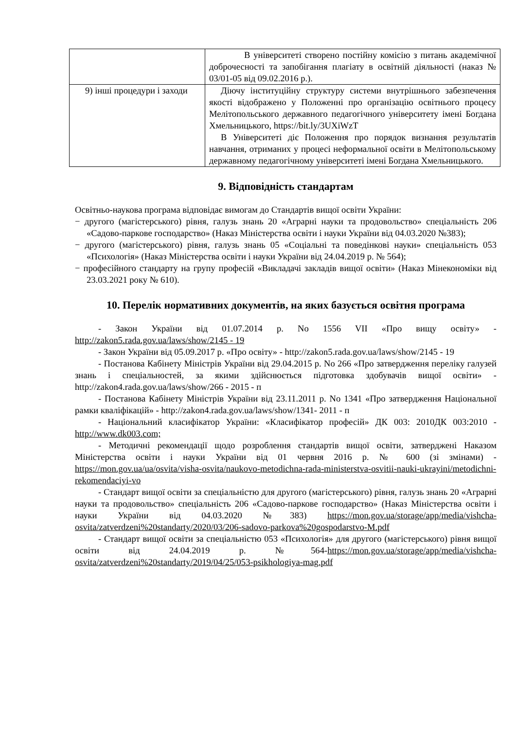| | В університеті створено постійну комісію з питань академічної доброчесності та запобігання плагіату в освітній діяльності (наказ № 03/01-05 від 09.02.2016 р.). |
| 9) інші процедури і заходи | Діючу інституційну структуру системи внутрішнього забезпечення якості відображено у Положенні про організацію освітнього процесу Мелітопольського державного педагогічного університету імені Богдана Хмельницького, https://bit.ly/3UXiWzT В Університеті діє Положення про порядок визнання результатів навчання, отриманих у процесі неформальної освіти в Мелітопольському державному педагогічному університеті імені Богдана Хмельницького. |
9. Відповідність стандартам
Освітньо-наукова програма відповідає вимогам до Стандартів вищої освіти України:
− другого (магістерського) рівня, галузь знань 20 «Аграрні науки та продовольство» спеціальність 206 «Садово-паркове господарство» (Наказ Міністерства освіти і науки України від 04.03.2020 №383);
− другого (магістерського) рівня, галузь знань 05 «Соціальні та поведінкові науки» спеціальність 053 «Психологія» (Наказ Міністерства освіти і науки України від 24.04.2019 р. № 564);
− професійного стандарту на групу професій «Викладачі закладів вищої освіти» (Наказ Мінекономіки від 23.03.2021 року № 610).
10. Перелік нормативних документів, на яких базується освітня програма
- Закон України від 01.07.2014 р. No 1556 VII «Про вищу освіту» - http://zakon5.rada.gov.ua/laws/show/2145 - 19
- Закон України від 05.09.2017 р. «Про освіту» - http://zakon5.rada.gov.ua/laws/show/2145 - 19
- Постанова Кабінету Міністрів України від 29.04.2015 р. No 266 «Про затвердження переліку галузей знань і спеціальностей, за якими здійснюється підготовка здобувачів вищої освіти» - http://zakon4.rada.gov.ua/laws/show/266 - 2015 - п
- Постанова Кабінету Міністрів України від 23.11.2011 р. No 1341 «Про затвердження Національної рамки кваліфікацій» - http://zakon4.rada.gov.ua/laws/show/1341- 2011 - п
- Національний класифікатор України: «Класифікатор професій» ДК 003: 2010ДК 003:2010 - http://www.dk003.com;
- Методичні рекомендації щодо розроблення стандартів вищої освіти, затверджені Наказом Міністерства освіти і науки України від 01 червня 2016 р. № 600 (зі змінами) - https://mon.gov.ua/ua/osvita/visha-osvita/naukovo-metodichna-rada-ministerstva-osvitii-nauki-ukrayini/metodichni-rekomendaciyi-vo
- Стандарт вищої освіти за спеціальністю для другого (магістерського) рівня, галузь знань 20 «Аграрні науки та продовольство» спеціальність 206 «Садово-паркове господарство» (Наказ Міністерства освіти і науки України від 04.03.2020 №383) https://mon.gov.ua/storage/app/media/vishcha-osvita/zatverdzeni%20standarty/2020/03/206-sadovo-parkova%20gospodarstvo-M.pdf
- Стандарт вищої освіти за спеціальністю 053 «Психологія» для другого (магістерського) рівня вищої освіти від 24.04.2019 р. №564-https://mon.gov.ua/storage/app/media/vishcha-osvita/zatverdzeni%20standarty/2019/04/25/053-psikhologiya-mag.pdf